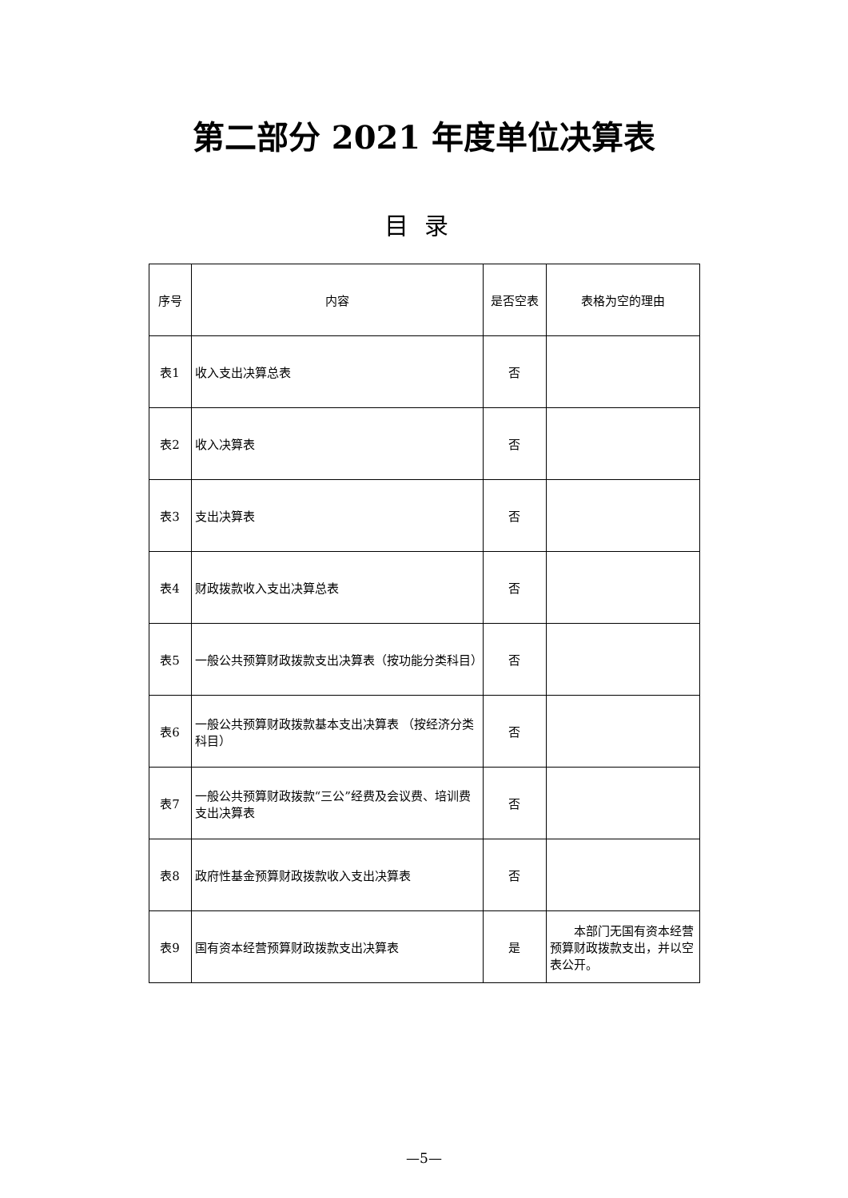第二部分 2021 年度单位决算表
目录
| 序号 | 内容 | 是否空表 | 表格为空的理由 |
| --- | --- | --- | --- |
| 表1 | 收入支出决算总表 | 否 | |
| 表2 | 收入决算表 | 否 | |
| 表3 | 支出决算表 | 否 | |
| 表4 | 财政拨款收入支出决算总表 | 否 | |
| 表5 | 一般公共预算财政拨款支出决算表（按功能分类科目） | 否 | |
| 表6 | 一般公共预算财政拨款基本支出决算表 （按经济分类科目） | 否 | |
| 表7 | 一般公共预算财政拨款“三公”经费及会议费、培训费支出决算表 | 否 | |
| 表8 | 政府性基金预算财政拨款收入支出决算表 | 否 | |
| 表9 | 国有资本经营预算财政拨款支出决算表 | 是 | 本部门无国有资本经营预算财政拨款支出，并以空表公开。 |
—5—